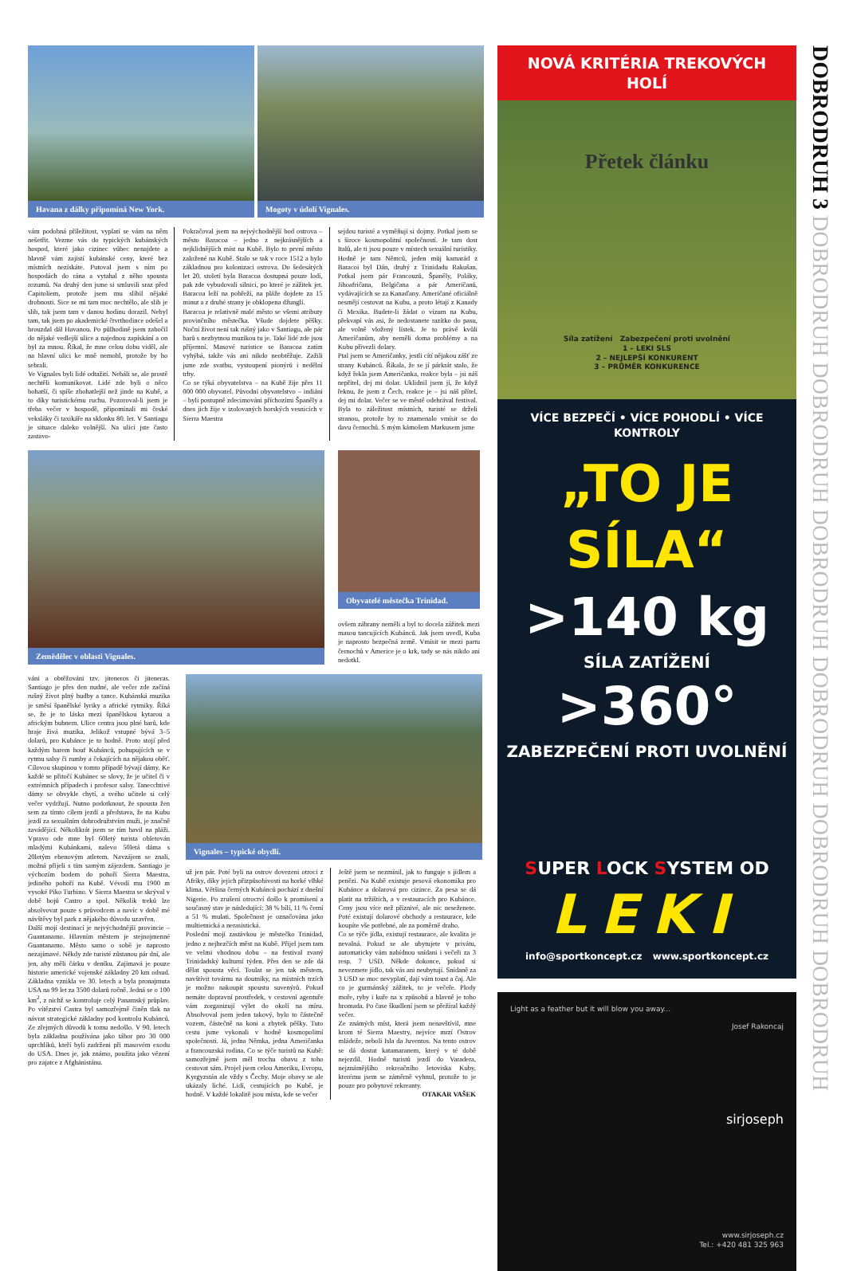Havana z dálky připomíná New York. Mogoty v údolí Vignales.
vám podobná příležitost, vyplatí se vám na něm nešetřit. Vezme vás do typických kubánských hospod, které jako cizinec vůbec nenajdete a hlavně vám zajistí kubánské ceny, které bez místních nezískáte. Putoval jsem s ním po hospodách do rána a vytahal z něho spousta rozumů. Na druhý den jsme si smluvili sraz před Capitoliem, protože jsem mu slíbil nějaké drobnosti. Sice se mi tam moc nechtělo, ale slib je slib, tak jsem tam v danou hodinu dorazil. Nebyl tam, tak jsem po akademické čtvrthodince odešel a brouzdal dál Havanou. Po půlhodině jsem zabočil do nějaké vedlejší ulice a najednou zapískání a on byl za mnou. Říkal, že mne celou dobu viděl, ale na hlavní ulici ke mně nemohl, protože by ho sebrali.
Ve Vignales byli lidé odtažití. Nebáli se, ale prostě nechtěli komunikovat. Lidé zde byli o něco bohatší, či spíše zbohatlejší než jinde na Kubě, a to díky turistickému ruchu. Pozoroval-li jsem je třeba večer v hospodě, připomínali mi české veksláky či taxikáře na sklonku 80. let. V Santiagu je situace daleko volnější. Na ulici jste často zastavo-
Pokračoval jsem na nejvýchodnější bod ostrova – město Baracoa – jedno z nejkrásnějších a nejklidnějších míst na Kubě. Bylo to první město založené na Kubě. Stalo se tak v roce 1512 a bylo základnou pro kolonizaci ostrova. Do šedesátých let 20. století byla Baracoa dostupná pouze lodí, pak zde vybudovali silnici, po které je zážitek jet. Baracoa leží na pobřeží, na pláže dojdete za 15 minut a z druhé strany je obklopena džunglí.
Baracoa je relativně malé město se všemi atributy provinčního městečka. Všude dojdete pěšky. Noční život není tak rušný jako v Santiagu, ale pár barů s nezbytnou muzikou tu je. Také lidé zde jsou příjemní. Masové turistice se Baracoa zatím vyhýbá, takže vás ani nikdo neobtěžuje. Zažili jsme zde svatbu, vystoupení pionýrů i nedělní trhy.
Co se týká obyvatelstva – na Kubě žije přes 11 000 000 obyvatel. Původní obyvatelstvo – indiáni – byli postupně zdecimováni příchozími Španěly a dnes jich žije v izolovaných horských vesnicích v Sierra Maestra
sejdou turisté a vyměňují si dojmy. Potkal jsem se s široce kosmopolitní společností. Je tam dost Italů, ale ti jsou pouze v místech sexuální turistiky. Hodně je tam Němců, jeden můj kamarád z Baracoi byl Dán, druhý z Trinidadu Rakušan. Potkal jsem pár Francouzů, Španěly, Poláky, Jihoafričana, Belgičana a pár Američanů, vydávajících se za Kanaďany. Američané oficiálně nesmějí cestovat na Kubu, a proto létají z Kanady či Mexika. Budete-li žádat o vízum na Kubu, překvapí vás asi, že nedostanete razítko do pasu, ale volně vložený lístek. Je to právě kvůli Američanům, aby neměli doma problémy a na Kubu přivezli dolary.
Ptal jsem se Američanky, jestli cítí nějakou zášť ze strany Kubánců. Říkala, že se jí párkrát stalo, že když řekla jsem Američanka, reakce byla – jsi náš nepřítel, dej mi dolar. Uklidnil jsem jí, že když řeknu, že jsem z Čech, reakce je – jsi náš přítel, dej mi dolar. Večer se ve městě odehrával festival. Byla to záležitost místních, turisté se drželi stranou, protože by to znamenalo vmísit se do davu černochů. S mým kámošem Markusem jsme
Zemědělec v oblasti Vignales. Obyvatelé městečka Trinidad.
ovšem zábrany neměli a byl to docela zážitek mezi masou tancujících Kubánců. Jak jsem uvedl, Kuba je naprosto bezpečná země. Vmísit se mezi partu černochů v Americe je o krk, tady se nás nikdo ani nedotkl.
váni a obtěžováni tzv. jiteneros či jiteneras. Santiago je přes den nudné, ale večer zde začíná rušný život plný hudby a tance. Kubánská muzika je směsí španělské lyriky a africké rytmiky. Říká se, že je to láska mezi španělskou kytarou a africkým bubnem. Ulice centra jsou plné barů, kde hraje živá muzika. Jelikož vstupné bývá 3–5 dolarů, pro Kubánce je to hodně. Proto stojí před každým barem houf Kubánců, pohupujících se v rytmu salsy či rumby a čekajících na nějakou oběť. Cílovou skupinou v tomto případě bývají dámy. Ke každé se přitočí Kubánec se slovy, že je učitel či v extrémních případech i profesor salsy. Tanecchtivé dámy se obvykle chytí, a svého učitele si celý večer vydržují. Nutno podotknout, že spousta žen sem za tímto cílem jezdí a představa, že na Kubu jezdí za sexuálním dobrodružstvím muži, je značně zavádějící. Několikrát jsem se tím bavil na pláži. Vpravo ode mne byl 60letý turista obletován mladými Kubánkami, nalevo 50letá dáma s 20letým ebenovým atletem. Navzájem se znali, možná přijeli s tím samým zájezdem. Santiago je výchozím bodem do pohoří Sierra Maestra, jediného pohoří na Kubě. Vévodí mu 1900 m vysoké Piko Turbino. V Sierra Maestra se skrýval v době bojů Castro a spol. Několik treků lze absolvovat pouze s průvodcem a navíc v době mé návštěvy byl park z nějakého důvodu uzavřen.
Další mojí destinací je nejvýchodnější provincie – Guantanamo. Hlavním městem je stejnojmenné Guantanamo. Město samo o sobě je naprosto nezajímavé. Někdy zde turisté zůstanou pár dní, ale jen, aby měli čárku v deníku. Zajímavá je pouze historie americké vojenské základny 20 km odsud. Základna vznikla ve 30. letech a byla pronajmuta USA na 99 let za 3500 dolarů ročně. Jedná se o 100 km<sup>2</sup>, z nichž se kontroluje celý Panamský průplav. Po vítězství Castra byl samozřejmě činěn tlak na návrat strategické základny pod kontrolu Kubánců. Ze zřejmých důvodů k tomu nedošlo. V 90. letech byla základna používána jako tábor pro 30 000 uprchlíků, kteří byli zadrženi při masovém exodu do USA. Dnes je, jak známo, použita jako vězení pro zajatce z Afghánistánu.
Vignales – typické obydlí.
už jen pár. Poté byli na ostrov dovezeni otroci z Afriky, díky jejich přizpůsobivosti na horké vlhké klima. Většina černých Kubánců pochází z dnešní Nigerie. Po zrušení otroctví došlo k promísení a současný stav je následující: 38 % bílí, 11 % černí a 51 % mulati. Společnost je označována jako multietnická a nerasistická.
Poslední mojí zastávkou je městečko Trinidad, jedno z nejhezčích měst na Kubě. Přijel jsem tam ve velmi vhodnou dobu – na festival zvaný Trinidadský kulturní týden. Přes den se zde dá dělat spousta věcí. Toulat se jen tak městem, navštívit továrnu na doutníky, na místních trzích je možno nakoupit spoustu suvenýrů. Pokud nemáte dopravní prostředek, v cestovní agentuře vám zorganizují výlet do okolí na míru. Absolvoval jsem jeden takový, bylo to částečně vozem, částečně na koni a zbytek pěšky. Tuto cestu jsme vykonali v hodně kosmopolitní společnosti. Já, jedna Němka, jedna Američanka a francouzská rodina. Co se týče turistů na Kubě: samozřejmě jsem měl trochu obavu z toho cestovat sám. Projel jsem celou Ameriku, Evropu, Kyrgyzstán ale vždy s Čechy. Moje obavy se ale ukázaly liché. Lidí, cestujících po Kubě, je hodně. V každé lokalitě jsou místa, kde se večer
Ještě jsem se nezmínil, jak to funguje s jídlem a penězi. Na Kubě existuje pesová ekonomika pro Kubánce a dolarová pro cizince. Za pesa se dá platit na tržištích, a v restauracích pro Kubánce. Ceny jsou více než příznivé, ale nic neseženete. Poté existují dolarové obchody a restaurace, kde koupíte vše potřebné, ale za poměrně draho.
Co se týče jídla, existují restaurace, ale kvalita je nevalná. Pokud se ale ubytujete v privátu, automaticky vám nabídnou snídani i večeři za 3 resp. 7 USD. Někde dokonce, pokud si nevezmete jídlo, tak vás ani neubytují. Snídaně za 3 USD se moc nevyplatí, dají vám toust a čaj. Ale co je gurmánský zážitek, to je večeře. Plody moře, ryby i kuře na x způsobů a hlavně je toho hromada. Po čase škudlení jsem se přežíral každý večer.
Ze známých míst, která jsem nenavštívil, mne krom té Sierra Maestry, nejvíce mrzí Ostrov mládeže, neboli Isla da Juventos. Na tento ostrov se dá dostat katamaranem, který v té době nejezdil. Hodně turistů jezdí do Varadera, nejznámějšího rekreačního letoviska Kuby, kterému jsem se záměrně vyhnul, protože to je pouze pro pobytové rekreanty.
OTAKAR VAŠEK
NOVÁ KRITÉRIA TREKOVÝCH HOLÍ
Přetek článku
Síla zatížení Zabezpečení proti uvolnění
1 – LEKI SLS
2 – NEJLEPŠÍ KONKURENT
3 – PRŮMĚR KONKURENCE
VÍCE BEZPEČÍ • VÍCE POHODLÍ • VÍCE KONTROLY
„TO JE SÍLA“
>140 kg
SÍLA ZATÍŽENÍ
>360°
ZABEZPEČENÍ PROTI UVOLNĚNÍ
SUPER LOCK SYSTEM OD
LEKI
info@sportkoncept.cz www.sportkoncept.cz
Light as a feather but it will blow you away...
Josef Rakoncaj
sirjoseph
www.sirjoseph.cz
Tel.: +420 481 325 963
DOBRODRUH 3 DOBRODRUH DOBRODRUH DOBRODRUH DOBRODRUH DOBRODRUH DOBRODRUH